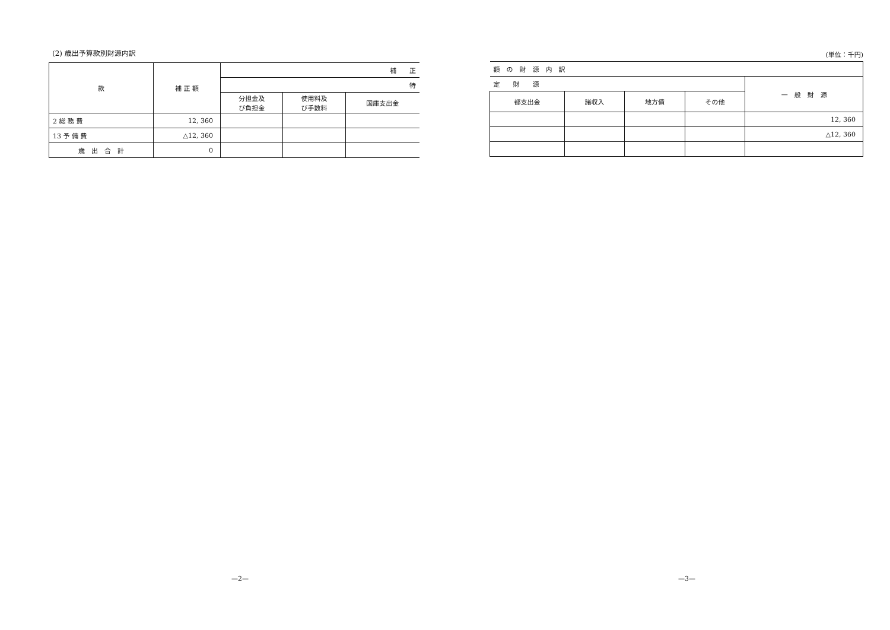(2) 歳出予算款別財源内訳
| 款 | 補 正 額 | 補 正 | | |
| --- | --- | --- | --- | --- |
| | | 特 | | |
| | | 分担金及 び負担金 | 使用料及 び手数料 | 国庫支出金 |
| 2 総 務 費 | 12, 360 | | | |
| 13 予 備 費 | △12, 360 | | | |
| 歳 出 合 計 | 0 | | | |
(単位：千円)
| 額 の 財 源 内 訳 | | | | |
| --- | --- | --- | --- | --- |
| 定 財 源 | | | | 一 般 財 源 |
| 都支出金 | 諸収入 | 地方債 | その他 | |
| | | | | 12, 360 |
| | | | | △12, 360 |
—2— —3—